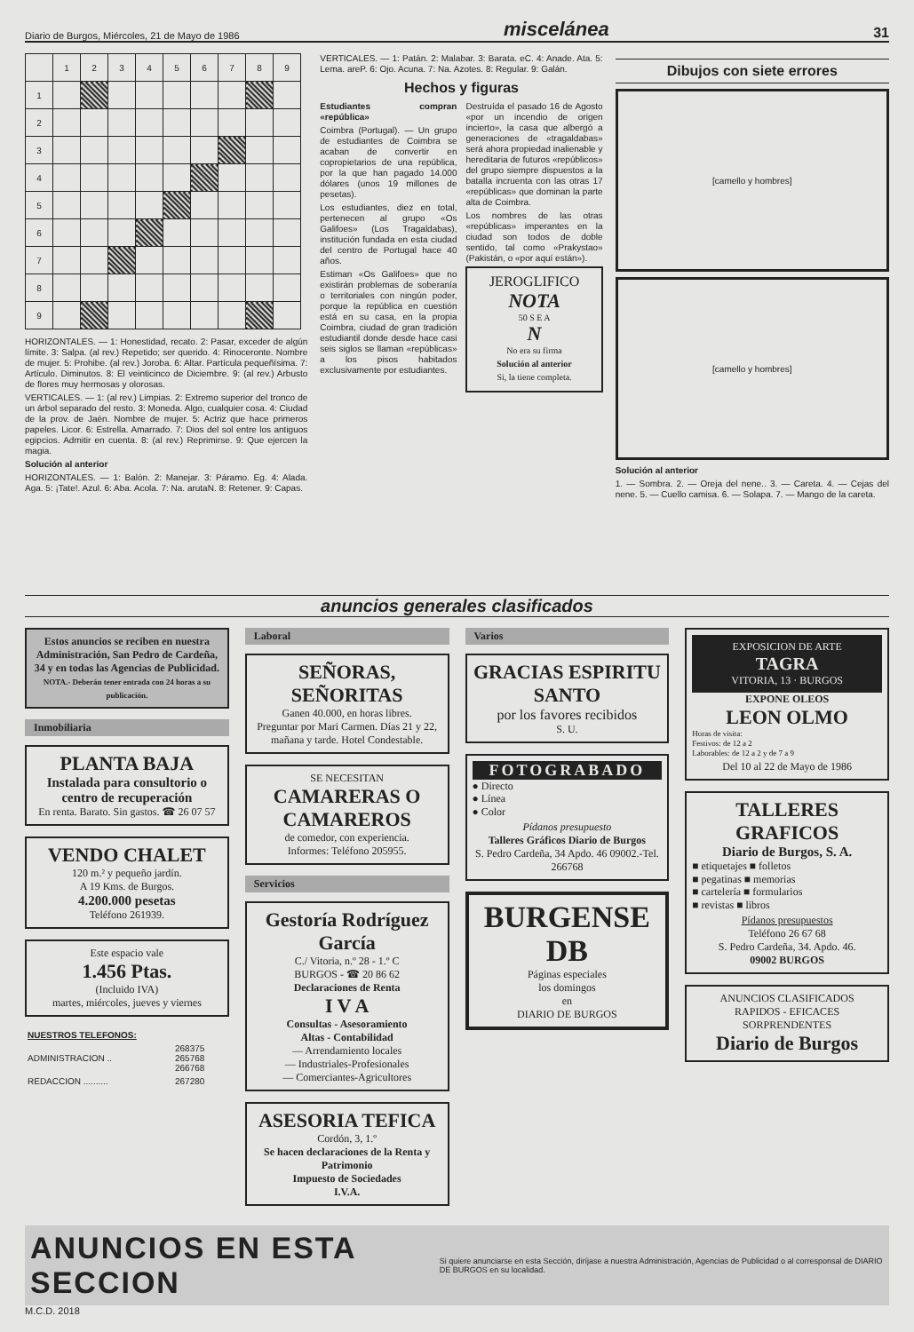Diario de Burgos, Miércoles, 21 de Mayo de 1986 miscelánea 31
| | 1 | 2 | 3 | 4 | 5 | 6 | 7 | 8 | 9 |
| 1 | | | | | | | | | |
| 2 | | | | | | | | | |
| 3 | | | | | | | | | |
| 4 | | | | | | | | | |
| 5 | | | | | | | | | |
| 6 | | | | | | | | | |
| 7 | | | | | | | | | |
| 8 | | | | | | | | | |
| 9 | | | | | | | | | |
HORIZONTALES. — 1: Honestidad, recato. 2: Pasar, exceder de algún límite. 3: Salpa. (al rev.) Repetido; ser querido. 4: Rinoceronte. Nombre de mujer. 5: Prohibe. (al rev.) Joroba. 6: Altar. Partícula pequeñísima. 7: Artículo. Diminutos. 8: El veinticinco de Diciembre. 9: (al rev.) Arbusto de flores muy hermosas y olorosas.
VERTICALES. — 1: (al rev.) Limpias. 2: Extremo superior del tronco de un árbol separado del resto. 3: Moneda. Algo, cualquier cosa. 4: Ciudad de la prov. de Jaén. Nombre de mujer. 5: Actriz que hace primeros papeles. Licor. 6: Estrella. Amarrado. 7: Dios del sol entre los antiguos egipcios. Admitir en cuenta. 8: (al rev.) Reprimirse. 9: Que ejercen la magia.
Solución al anterior
HORIZONTALES. — 1: Balón. 2: Manejar. 3: Páramo. Eg. 4: Alada. Aga. 5: ¡Tate!. Azul. 6: Aba. Acola. 7: Na. arutaN. 8: Retener. 9: Capas.
VERTICALES. — 1: Patán. 2: Malabar. 3: Barata. eC. 4: Anade. Ata. 5: Lema. areP. 6: Ojo. Acuna. 7: Na. Azotes. 8: Regular. 9: Galán.
Hechos y figuras
Estudiantes compran «república»
Coimbra (Portugal). — Un grupo de estudiantes de Coimbra se acaban de convertir en copropietarios de una república, por la que han pagado 14.000 dólares (unos 19 millones de pesetas).
Los estudiantes, diez en total, pertenecen al grupo «Os Galifoes» (Los Tragaldabas), institución fundada en esta ciudad del centro de Portugal hace 40 años.
Estiman «Os Galifoes» que no existirán problemas de soberanía o territoriales con ningún poder, porque la república en cuestión está en su casa, en la propia Coimbra, ciudad de gran tradición estudiantil donde desde hace casi seis siglos se llaman «repúblicas» a los pisos habitados exclusivamente por estudiantes.
Destruída el pasado 16 de Agosto «por un incendio de origen incierto», la casa que albergó a generaciones de «tragaldabas» será ahora propiedad inalienable y hereditaria de futuros «repúblicos» del grupo siempre dispuestos a la batalla incruenta con las otras 17 «repúblicas» que dominan la parte alta de Coimbra.
Los nombres de las otras «repúblicas» imperantes en la ciudad son todos de doble sentido, tal como «Prakystao» (Pakistán, o «por aquí están»).
JEROGLIFICO
NOTA
50 S E A
N
No era su firma
Solución al anterior
Si, la tiene completa.
Dibujos con siete errores
[camello y hombres]
[camello y hombres]
Solución al anterior
1. — Sombra. 2. — Oreja del nene.. 3. — Careta. 4. — Cejas del nene. 5. — Cuello camisa. 6. — Solapa. 7. — Mango de la careta.
anuncios generales clasificados
Estos anuncios se reciben en nuestra Administración, San Pedro de Cardeña, 34 y en todas las Agencias de Publicidad.
NOTA.- Deberán tener entrada con 24 horas a su publicación.
Inmobiliaria
PLANTA BAJA
Instalada para consultorio o centro de recuperación
En renta. Barato. Sin gastos. ☎ 26 07 57
VENDO CHALET
120 m.² y pequeño jardín.
A 19 Kms. de Burgos.
4.200.000 pesetas
Teléfono 261939.
Este espacio vale
1.456 Ptas.
(Incluido IVA)
martes, miércoles, jueves y viernes
| NUESTROS TELEFONOS: | |
| --- | --- |
| ADMINISTRACION .. | 268375 265768 266768 |
| REDACCION .......... | 267280 |
Laboral
SEÑORAS, SEÑORITAS
Ganen 40.000, en horas libres.
Preguntar por Mari Carmen. Días 21 y 22, mañana y tarde. Hotel Condestable.
SE NECESITAN
CAMARERAS O CAMAREROS
de comedor, con experiencia.
Informes: Teléfono 205955.
Servicios
Gestoría Rodríguez García
C./ Vitoria, n.º 28 - 1.º C
BURGOS - ☎ 20 86 62
Declaraciones de Renta
I V A
Consultas - Asesoramiento
Altas - Contabilidad
— Arrendamiento locales
— Industriales-Profesionales
— Comerciantes-Agricultores
ASESORIA TEFICA
Cordón, 3, 1.º
Se hacen declaraciones de la Renta y Patrimonio
Impuesto de Sociedades
I.V.A.
Varios
GRACIAS ESPIRITU SANTO
por los favores recibidos
S. U.
FOTOGRABADO
● Directo
● Línea
● Color
Pídanos presupuesto
Talleres Gráficos Diario de Burgos
S. Pedro Cardeña, 34 Apdo. 46 09002.-Tel. 266768
BURGENSE DB
Páginas especiales
los domingos
en
DIARIO DE BURGOS
EXPOSICION DE ARTE
TAGRA
VITORIA, 13 · BURGOS
EXPONE OLEOS
LEON OLMO
Horas de visita:
Festivos: de 12 a 2
Laborables: de 12 a 2 y de 7 a 9
Del 10 al 22 de Mayo de 1986
TALLERES GRAFICOS
Diario de Burgos, S. A.
■ etiquetajes ■ folletos
■ pegatinas ■ memorias
■ cartelería ■ formularios
■ revistas ■ libros
Pídanos presupuestos
Teléfono 26 67 68
S. Pedro Cardeña, 34. Apdo. 46.
09002 BURGOS
ANUNCIOS CLASIFICADOS
RAPIDOS - EFICACES
SORPRENDENTES
Diario de Burgos
ANUNCIOS EN ESTA SECCION Si quiere anunciarse en esta Sección, diríjase a nuestra Administración, Agencias de Publicidad o al corresponsal de DIARIO DE BURGOS en su localidad.
M.C.D. 2018